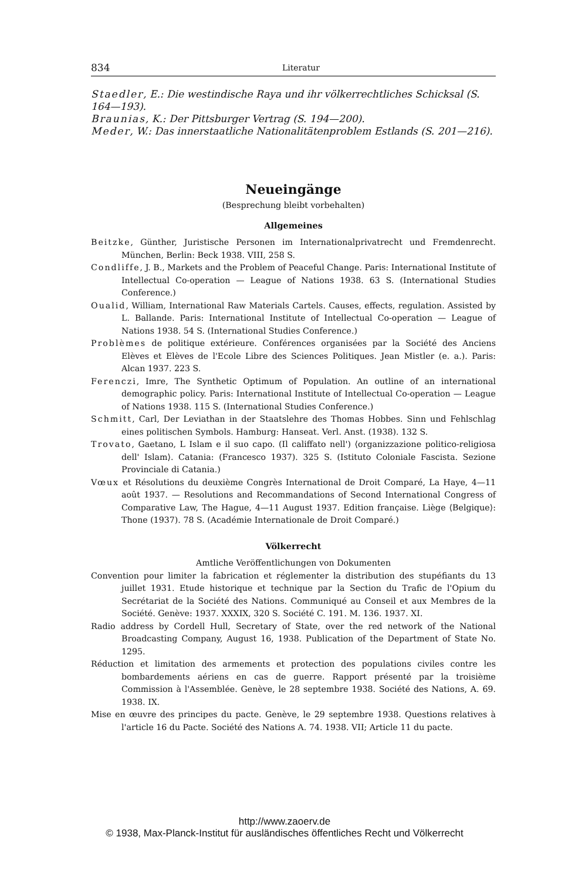834 Literatur
Staedler, E.: Die westindische Raya und ihr völkerrechtliches Schicksal (S. 164—193).
Braunias, K.: Der Pittsburger Vertrag (S. 194—200).
Meder, W.: Das innerstaatliche Nationalitätenproblem Estlands (S. 201—216).
Neueingänge
(Besprechung bleibt vorbehalten)
Allgemeines
Beitzke, Günther, Juristische Personen im Internationalprivatrecht und Fremdenrecht. München, Berlin: Beck 1938. VIII, 258 S.
Condliffe, J. B., Markets and the Problem of Peaceful Change. Paris: International Institute of Intellectual Co-operation — League of Nations 1938. 63 S. (International Studies Conference.)
Oualid, William, International Raw Materials Cartels. Causes, effects, regulation. Assisted by L. Ballande. Paris: International Institute of Intellectual Co-operation — League of Nations 1938. 54 S. (International Studies Conference.)
Problèmes de politique extérieure. Conférences organisées par la Société des Anciens Elèves et Elèves de l'Ecole Libre des Sciences Politiques. Jean Mistler (e. a.). Paris: Alcan 1937. 223 S.
Ferenczi, Imre, The Synthetic Optimum of Population. An outline of an international demographic policy. Paris: International Institute of Intellectual Co-operation — League of Nations 1938. 115 S. (International Studies Conference.)
Schmitt, Carl, Der Leviathan in der Staatslehre des Thomas Hobbes. Sinn und Fehlschlag eines politischen Symbols. Hamburg: Hanseat. Verl. Anst. (1938). 132 S.
Trovato, Gaetano, L Islam e il suo capo. (Il califfato nell') ⟨organizzazione politico-religiosa dell' Islam⟩. Catania: (Francesco 1937). 325 S. (Istituto Coloniale Fascista. Sezione Provinciale di Catania.)
Vœux et Résolutions du deuxième Congrès International de Droit Comparé, La Haye, 4—11 août 1937. — Resolutions and Recommandations of Second International Congress of Comparative Law, The Hague, 4—11 August 1937. Edition française. Liège ⟨Belgique⟩: Thone (1937). 78 S. (Académie Internationale de Droit Comparé.)
Völkerrecht
Amtliche Veröffentlichungen von Dokumenten
Convention pour limiter la fabrication et réglementer la distribution des stupéfiants du 13 juillet 1931. Etude historique et technique par la Section du Trafic de l'Opium du Secrétariat de la Société des Nations. Communiqué au Conseil et aux Membres de la Société. Genève: 1937. XXXIX, 320 S. Société C. 191. M. 136. 1937. XI.
Radio address by Cordell Hull, Secretary of State, over the red network of the National Broadcasting Company, August 16, 1938. Publication of the Department of State No. 1295.
Réduction et limitation des armements et protection des populations civiles contre les bombardements aériens en cas de guerre. Rapport présenté par la troisième Commission à l'Assemblée. Genève, le 28 septembre 1938. Société des Nations, A. 69. 1938. IX.
Mise en œuvre des principes du pacte. Genève, le 29 septembre 1938. Questions relatives à l'article 16 du Pacte. Société des Nations A. 74. 1938. VII; Article 11 du pacte.
http://www.zaoerv.de
© 1938, Max-Planck-Institut für ausländisches öffentliches Recht und Völkerrecht